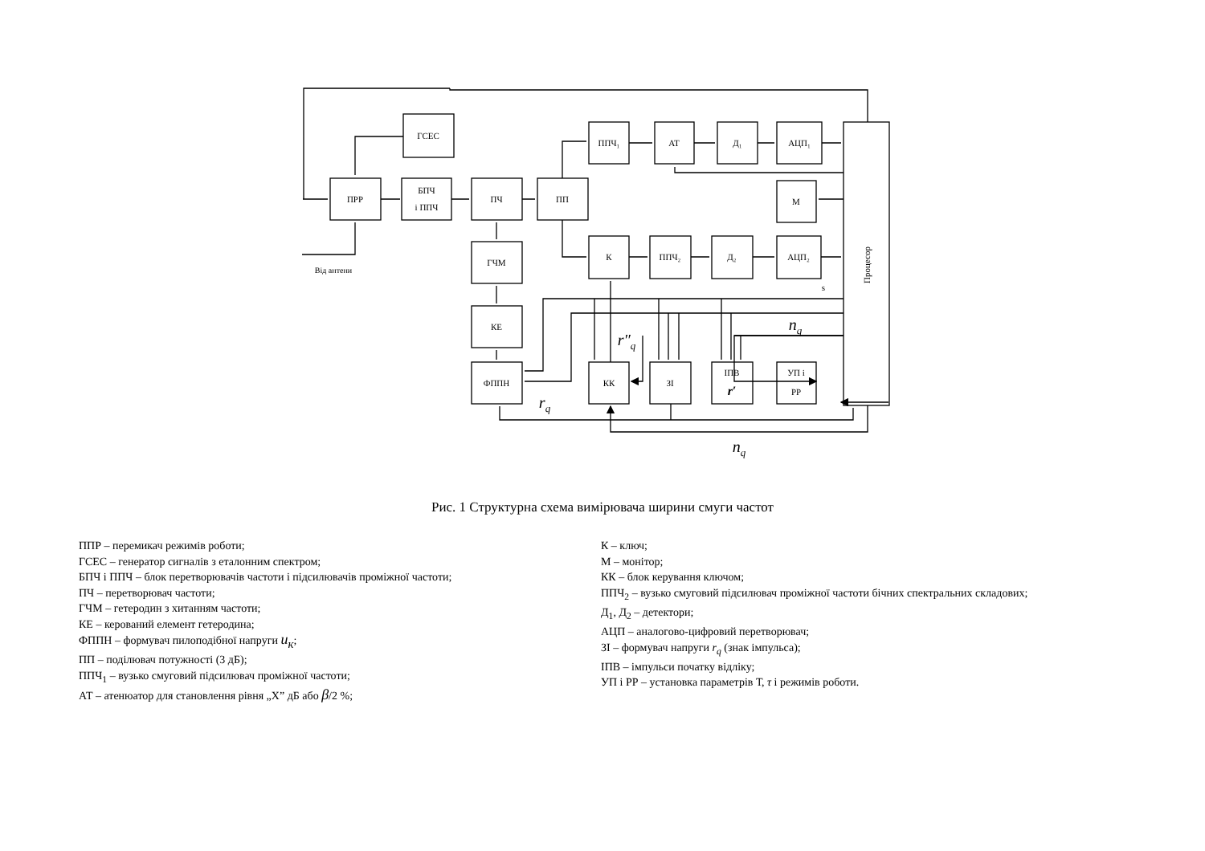ГСЕС
ПРР
БПЧ
і ППЧ
ПЧ
ПП
ППЧ₁
АТ
Д₁
АЦП₁
М
К
ППЧ₂
Д₂
АЦП₂
ГЧМ
КЕ
ФППН
КК
ЗІ
ІПВ
r′
УП і
РР
Від антени
s
Процесор
nq
r″q
rq
nq
Рис. 1 Структурна схема вимірювача ширини смуги частот
ППР – перемикач режимів роботи;
ГСЕС – генератор сигналів з еталонним спектром;
БПЧ і ППЧ – блок перетворювачів частоти і підсилювачів проміжної частоти;
ПЧ – перетворювач частоти;
ГЧМ – гетеродин з хитанням частоти;
КЕ – керований елемент гетеродина;
ФППН – формувач пилоподібної напруги u<sub>к</sub>;
ПП – поділювач потужності (3 дБ);
ППЧ<sub>1</sub> – вузько смуговий підсилювач проміжної частоти;
АТ – атенюатор для становлення рівня „Х” дБ або β/2 %;
К – ключ;
М – монітор;
КК – блок керування ключом;
ППЧ<sub>2</sub> – вузько смуговий підсилювач проміжної частоти бічних спектральних складових;
Д<sub>1</sub>, Д<sub>2</sub> – детектори;
АЦП – аналогово-цифровий перетворювач;
ЗІ – формувач напруги r<sub>q</sub> (знак імпульса);
ІПВ – імпульси початку відліку;
УП і РР – установка параметрів Т, τ і режимів роботи.